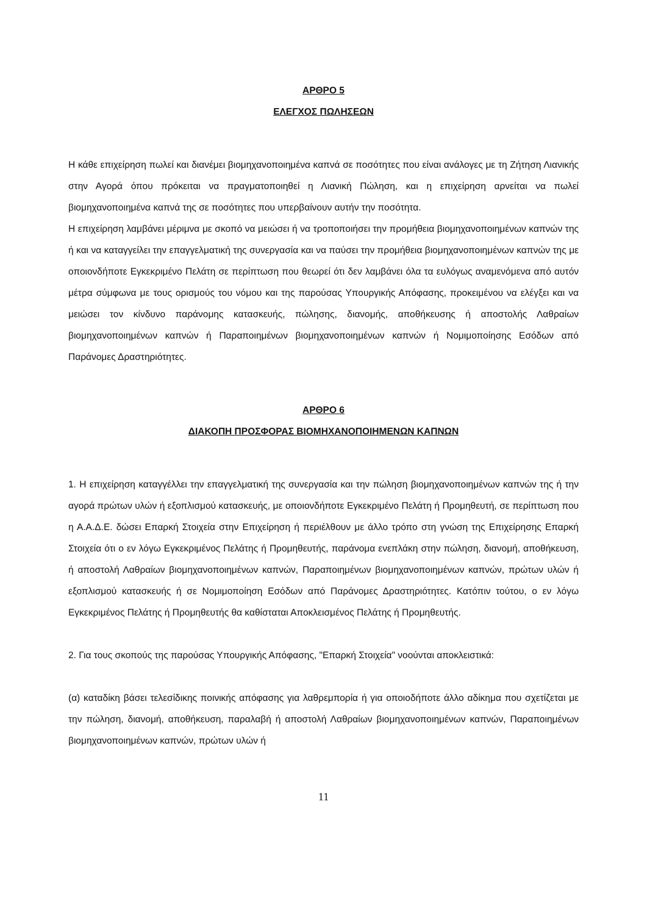ΑΡΘΡΟ 5
ΕΛΕΓΧΟΣ ΠΩΛΗΣΕΩΝ
Η κάθε επιχείρηση πωλεί και διανέμει βιομηχανοποιημένα καπνά σε ποσότητες που είναι ανάλογες με τη Ζήτηση Λιανικής στην Αγορά όπου πρόκειται να πραγματοποιηθεί η Λιανική Πώληση, και η επιχείρηση αρνείται να πωλεί βιομηχανοποιημένα καπνά της σε ποσότητες που υπερβαίνουν αυτήν την ποσότητα.
Η επιχείρηση λαμβάνει μέριμνα με σκοπό να μειώσει ή να τροποποιήσει την προμήθεια βιομηχανοποιημένων καπνών της ή και να καταγγείλει την επαγγελματική της συνεργασία και να παύσει την προμήθεια βιομηχανοποιημένων καπνών της με οποιονδήποτε Εγκεκριμένο Πελάτη σε περίπτωση που θεωρεί ότι δεν λαμβάνει όλα τα ευλόγως αναμενόμενα από αυτόν μέτρα σύμφωνα με τους ορισμούς του νόμου και της παρούσας Υπουργικής Απόφασης, προκειμένου να ελέγξει και να μειώσει τον κίνδυνο παράνομης κατασκευής, πώλησης, διανομής, αποθήκευσης ή αποστολής Λαθραίων βιομηχανοποιημένων καπνών ή Παραποιημένων βιομηχανοποιημένων καπνών ή Νομιμοποίησης Εσόδων από Παράνομες Δραστηριότητες.
ΑΡΘΡΟ 6
ΔΙΑΚΟΠΗ ΠΡΟΣΦΟΡΑΣ ΒΙΟΜΗΧΑΝΟΠΟΙΗΜΕΝΩΝ ΚΑΠΝΩΝ
1. Η επιχείρηση καταγγέλλει την επαγγελματική της συνεργασία και την πώληση βιομηχανοποιημένων καπνών της ή την αγορά πρώτων υλών ή εξοπλισμού κατασκευής, με οποιονδήποτε Εγκεκριμένο Πελάτη ή Προμηθευτή, σε περίπτωση που η Α.Α.Δ.Ε. δώσει Επαρκή Στοιχεία στην Επιχείρηση ή περιέλθουν με άλλο τρόπο στη γνώση της Επιχείρησης Επαρκή Στοιχεία ότι ο εν λόγω Εγκεκριμένος Πελάτης ή Προμηθευτής, παράνομα ενεπλάκη στην πώληση, διανομή, αποθήκευση, ή αποστολή Λαθραίων βιομηχανοποιημένων καπνών, Παραποιημένων βιομηχανοποιημένων καπνών, πρώτων υλών ή εξοπλισμού κατασκευής ή σε Νομιμοποίηση Εσόδων από Παράνομες Δραστηριότητες. Κατόπιν τούτου, ο εν λόγω Εγκεκριμένος Πελάτης ή Προμηθευτής θα καθίσταται Αποκλεισμένος Πελάτης ή Προμηθευτής.
2. Για τους σκοπούς της παρούσας Υπουργικής Απόφασης, "Επαρκή Στοιχεία" νοούνται αποκλειστικά:
(α) καταδίκη βάσει τελεσίδικης ποινικής απόφασης για λαθρεμπορία ή για οποιοδήποτε άλλο αδίκημα που σχετίζεται με την πώληση, διανομή, αποθήκευση, παραλαβή ή αποστολή Λαθραίων βιομηχανοποιημένων καπνών, Παραποιημένων βιομηχανοποιημένων καπνών, πρώτων υλών ή
11